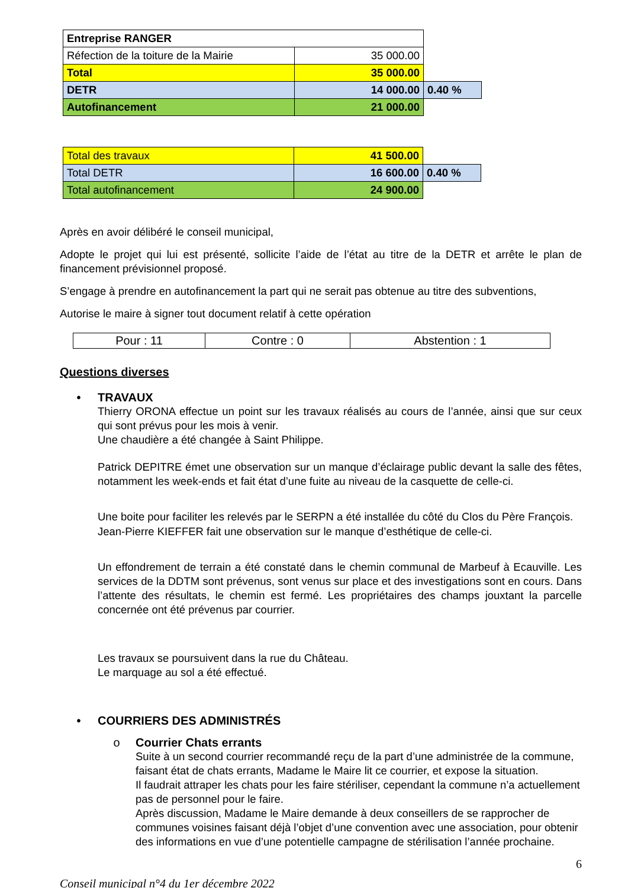| Entreprise RANGER | | |
| Réfection de la toiture de la Mairie | 35 000.00 | |
| Total | 35 000.00 | |
| DETR | 14 000.00 | 0.40 % |
| Autofinancement | 21 000.00 | |
| Total des travaux | 41 500.00 | |
| Total DETR | 16 600.00 | 0.40 % |
| Total autofinancement | 24 900.00 | |
Après en avoir délibéré le conseil municipal,
Adopte le projet qui lui est présenté, sollicite l’aide de l’état au titre de la DETR et arrête le plan de financement prévisionnel proposé.
S’engage à prendre en autofinancement la part qui ne serait pas obtenue au titre des subventions,
Autorise le maire à signer tout document relatif à cette opération
| Pour : 11 | Contre : 0 | Abstention : 1 |
Questions diverses
• TRAVAUX
Thierry ORONA effectue un point sur les travaux réalisés au cours de l’année, ainsi que sur ceux qui sont prévus pour les mois à venir.
Une chaudière a été changée à Saint Philippe.
Patrick DEPITRE émet une observation sur un manque d’éclairage public devant la salle des fêtes, notamment les week-ends et fait état d’une fuite au niveau de la casquette de celle-ci.
Une boite pour faciliter les relevés par le SERPN a été installée du côté du Clos du Père François.
Jean-Pierre KIEFFER fait une observation sur le manque d’esthétique de celle-ci.
Un effondrement de terrain a été constaté dans le chemin communal de Marbeuf à Ecauville. Les services de la DDTM sont prévenus, sont venus sur place et des investigations sont en cours. Dans l’attente des résultats, le chemin est fermé. Les propriétaires des champs jouxtant la parcelle concernée ont été prévenus par courrier.
Les travaux se poursuivent dans la rue du Château.
Le marquage au sol a été effectué.
• COURRIERS DES ADMINISTRÉS
o Courrier Chats errants
Suite à un second courrier recommandé reçu de la part d’une administrée de la commune, faisant état de chats errants, Madame le Maire lit ce courrier, et expose la situation.
Il faudrait attraper les chats pour les faire stériliser, cependant la commune n’a actuellement pas de personnel pour le faire.
Après discussion, Madame le Maire demande à deux conseillers de se rapprocher de communes voisines faisant déjà l’objet d’une convention avec une association, pour obtenir des informations en vue d’une potentielle campagne de stérilisation l’année prochaine.
6
Conseil municipal n°4 du 1er décembre 2022